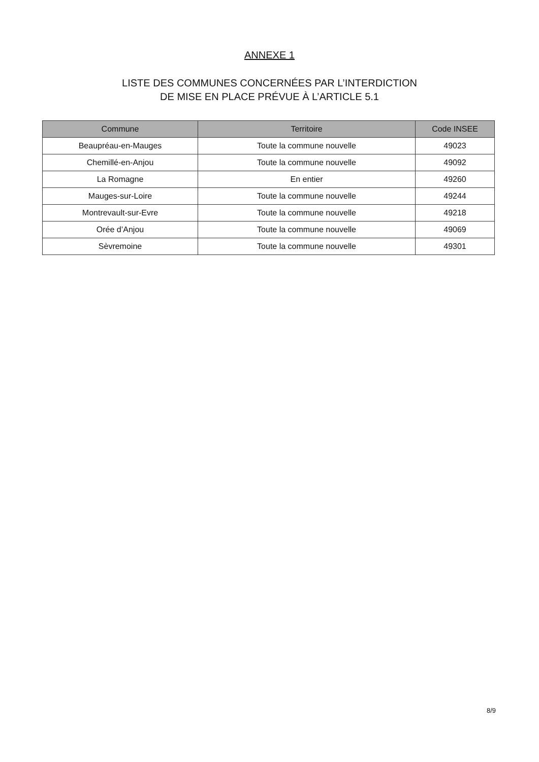ANNEXE 1
LISTE DES COMMUNES CONCERNÉES PAR L’INTERDICTION
DE MISE EN PLACE PRÉVUE À L’ARTICLE 5.1
| Commune | Territoire | Code INSEE |
| --- | --- | --- |
| Beaupréau-en-Mauges | Toute la commune nouvelle | 49023 |
| Chemillé-en-Anjou | Toute la commune nouvelle | 49092 |
| La Romagne | En entier | 49260 |
| Mauges-sur-Loire | Toute la commune nouvelle | 49244 |
| Montrevault-sur-Evre | Toute la commune nouvelle | 49218 |
| Orée d’Anjou | Toute la commune nouvelle | 49069 |
| Sèvremoine | Toute la commune nouvelle | 49301 |
8/9